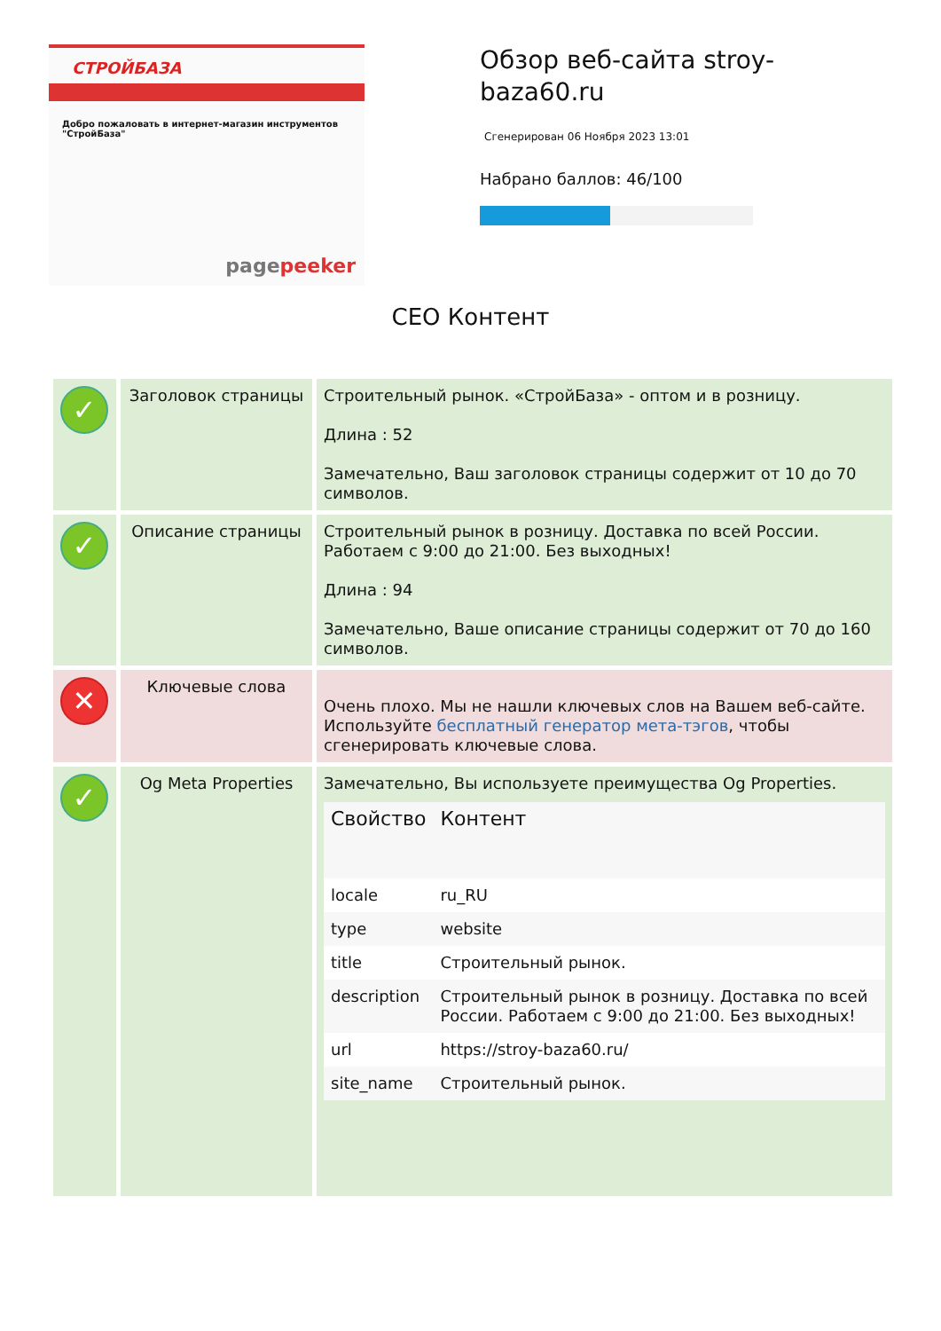СТРОЙБАЗА
Добро пожаловать в интернет-магазин инструментов "СтройБаза"
pagepeeker
Обзор веб-сайта stroy-baza60.ru
Сгенерирован 06 Ноября 2023 13:01
Набрано баллов: 46/100
CEO Контент
| ✓ | Заголовок страницы | Строительный рынок. «СтройБаза» - оптом и в розницу. Длина : 52 Замечательно, Ваш заголовок страницы содержит от 10 до 70 символов. |
| ✓ | Описание страницы | Строительный рынок в розницу. Доставка по всей России. Работаем с 9:00 до 21:00. Без выходных! Длина : 94 Замечательно, Ваше описание страницы содержит от 70 до 160 символов. |
| ✕ | Ключевые слова | Очень плохо. Мы не нашли ключевых слов на Вашем веб-сайте. Используйте бесплатный генератор мета-тэгов , чтобы сгенерировать ключевые слова. |
| ✓ | Og Meta Properties | Замечательно, Вы используете преимущества Og Properties. / Свойство / Контент / / --- / --- / / locale / ru_RU / / type / website / / title / Строительный рынок. / / description / Строительный рынок в розницу. Доставка по всей России. Работаем с 9:00 до 21:00. Без выходных! / / url / https://stroy-baza60.ru/ / / site_name / Строительный рынок. / |